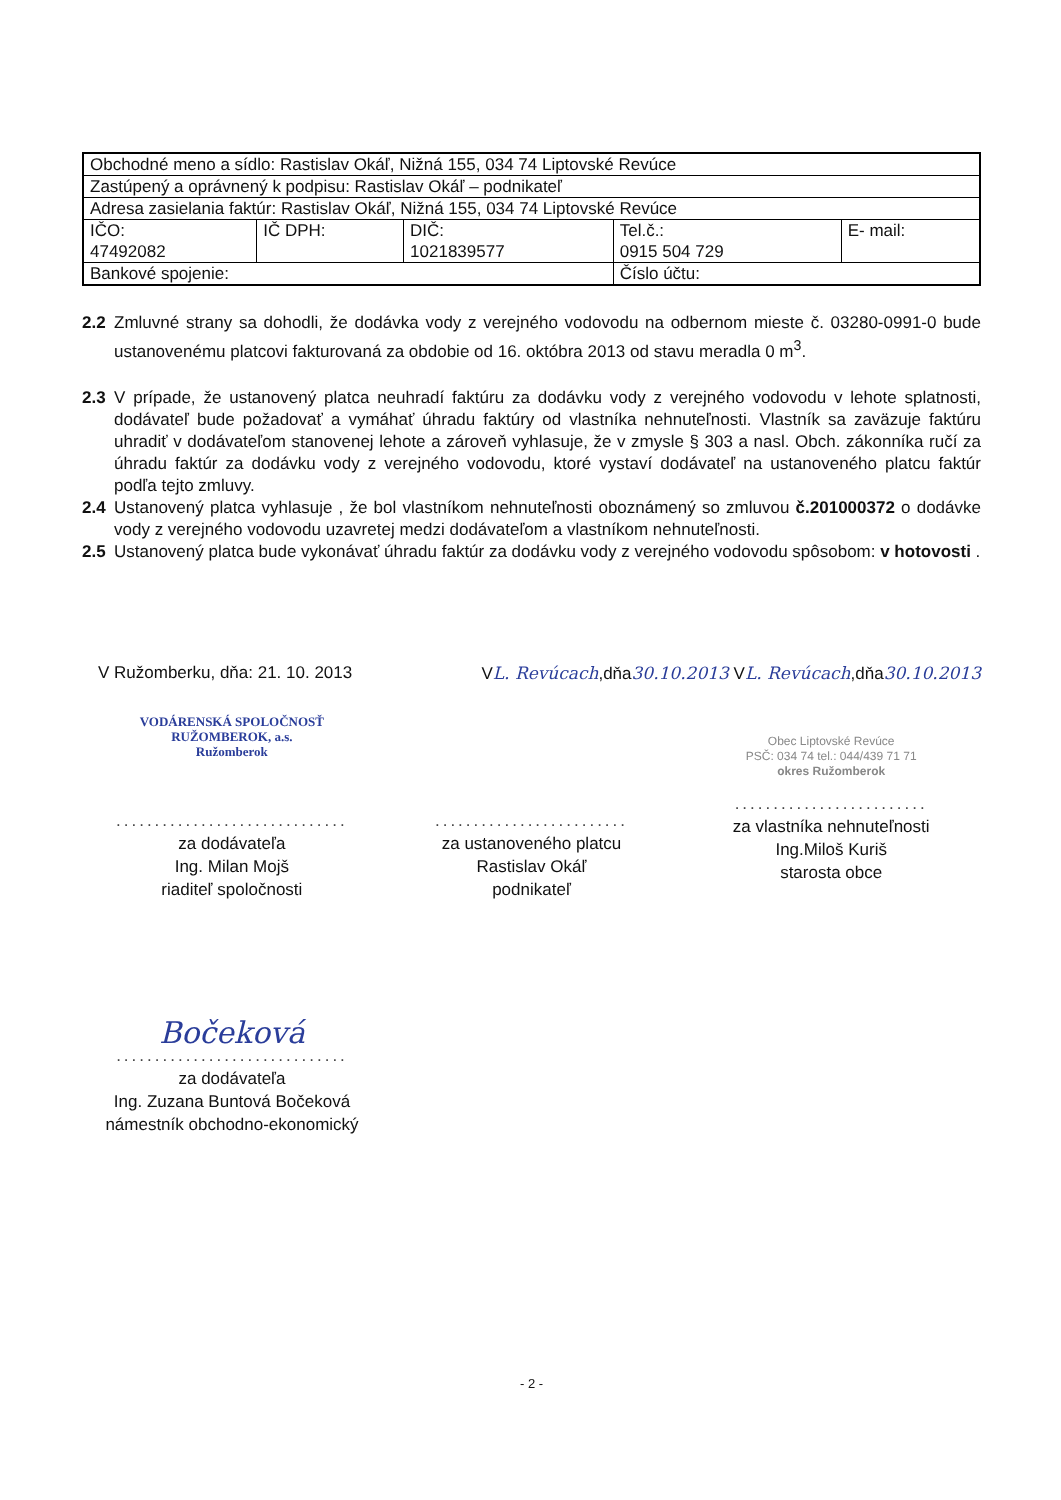| Obchodné meno a sídlo: Rastislav Okáľ, Nižná 155, 034 74 Liptovské Revúce | | | | |
| Zastúpený a oprávnený k podpisu: Rastislav Okáľ – podnikateľ | | | | |
| Adresa zasielania faktúr: Rastislav Okáľ, Nižná 155, 034 74 Liptovské Revúce | | | | |
| IČO: 47492082 | IČ DPH: | DIČ: 1021839577 | Tel.č.: 0915 504 729 | E- mail: |
| Bankové spojenie: | | | Číslo účtu: | |
2.2 Zmluvné strany sa dohodli, že dodávka vody z verejného vodovodu na odbernom mieste č. 03280-0991-0 bude ustanovenému platcovi fakturovaná za obdobie od 16. októbra 2013 od stavu meradla 0 m<sup>3</sup>.
2.3 V prípade, že ustanovený platca neuhradí faktúru za dodávku vody z verejného vodovodu v lehote splatnosti, dodávateľ bude požadovať a vymáhať úhradu faktúry od vlastníka nehnuteľnosti. Vlastník sa zaväzuje faktúru uhradiť v dodávateľom stanovenej lehote a zároveň vyhlasuje, že v zmysle § 303 a nasl. Obch. zákonníka ručí za úhradu faktúr za dodávku vody z verejného vodovodu, ktoré vystaví dodávateľ na ustanoveného platcu faktúr podľa tejto zmluvy.
2.4 Ustanovený platca vyhlasuje , že bol vlastníkom nehnuteľnosti oboznámený so zmluvou č.201000372 o dodávke vody z verejného vodovodu uzavretej medzi dodávateľom a vlastníkom nehnuteľnosti.
2.5 Ustanovený platca bude vykonávať úhradu faktúr za dodávku vody z verejného vodovodu spôsobom: v hotovosti .
V Ružomberku, dňa: 21. 10. 2013 VL. Revúcach,dňa30.10.2013 VL. Revúcach,dňa30.10.2013
VODÁRENSKÁ SPOLOČNOSŤ
RUŽOMBEROK, a.s.
Ružomberok
..............................
za dodávateľa
Ing. Milan Mojš
riaditeľ spoločnosti
.........................
za ustanoveného platcu
Rastislav Okáľ
podnikateľ
Obec Liptovské Revúce
PSČ: 034 74 tel.: 044/439 71 71
okres Ružomberok
.........................
za vlastníka nehnuteľnosti
Ing.Miloš Kuriš
starosta obce
Bočeková
..............................
za dodávateľa
Ing. Zuzana Buntová Bočeková
námestník obchodno-ekonomický
- 2 -